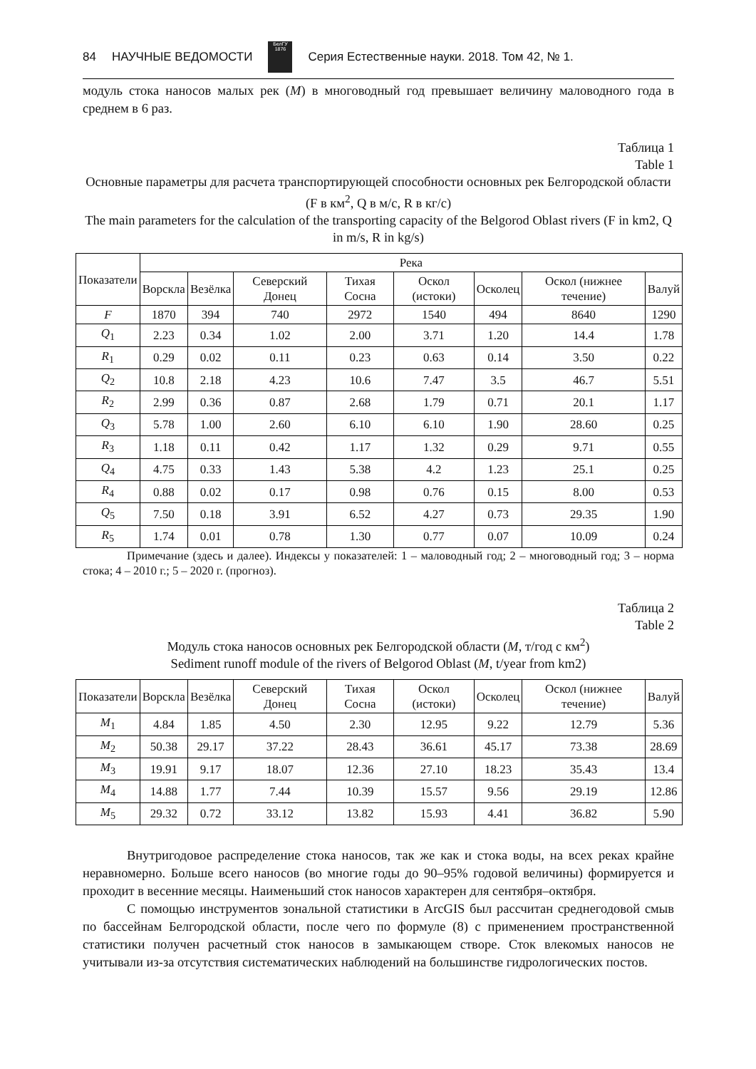84 НАУЧНЫЕ ВЕДОМОСТИ
БелГУ
1876
Серия Естественные науки. 2018. Том 42, № 1.
модуль стока наносов малых рек (M) в многоводный год превышает величину маловодного года в среднем в 6 раз.
Таблица 1
Table 1
Основные параметры для расчета транспортирующей способности основных рек Белгородской области (F в км<sup>2</sup>, Q в м/с, R в кг/с)
The main parameters for the calculation of the transporting capacity of the Belgorod Oblast rivers (F in km2, Q in m/s, R in kg/s)
| Показатели | Река | | | | | | | |
| --- | --- | --- | --- | --- | --- | --- | --- | --- |
| | Ворскла | Везёлка | Северский Донец | Тихая Сосна | Оскол (истоки) | Осколец | Оскол (нижнее течение) | Валуй |
| F | 1870 | 394 | 740 | 2972 | 1540 | 494 | 8640 | 1290 |
| Q<sub>1</sub> | 2.23 | 0.34 | 1.02 | 2.00 | 3.71 | 1.20 | 14.4 | 1.78 |
| R<sub>1</sub> | 0.29 | 0.02 | 0.11 | 0.23 | 0.63 | 0.14 | 3.50 | 0.22 |
| Q<sub>2</sub> | 10.8 | 2.18 | 4.23 | 10.6 | 7.47 | 3.5 | 46.7 | 5.51 |
| R<sub>2</sub> | 2.99 | 0.36 | 0.87 | 2.68 | 1.79 | 0.71 | 20.1 | 1.17 |
| Q<sub>3</sub> | 5.78 | 1.00 | 2.60 | 6.10 | 6.10 | 1.90 | 28.60 | 0.25 |
| R<sub>3</sub> | 1.18 | 0.11 | 0.42 | 1.17 | 1.32 | 0.29 | 9.71 | 0.55 |
| Q<sub>4</sub> | 4.75 | 0.33 | 1.43 | 5.38 | 4.2 | 1.23 | 25.1 | 0.25 |
| R<sub>4</sub> | 0.88 | 0.02 | 0.17 | 0.98 | 0.76 | 0.15 | 8.00 | 0.53 |
| Q<sub>5</sub> | 7.50 | 0.18 | 3.91 | 6.52 | 4.27 | 0.73 | 29.35 | 1.90 |
| R<sub>5</sub> | 1.74 | 0.01 | 0.78 | 1.30 | 0.77 | 0.07 | 10.09 | 0.24 |
Примечание (здесь и далее). Индексы у показателей: 1 – маловодный год; 2 – многоводный год; 3 – норма стока; 4 – 2010 г.; 5 – 2020 г. (прогноз).
Таблица 2
Table 2
Модуль стока наносов основных рек Белгородской области (M, т/год с км<sup>2</sup>)
Sediment runoff module of the rivers of Belgorod Oblast (M, t/year from km2)
| Показатели | Ворскла | Везёлка | Северский Донец | Тихая Сосна | Оскол (истоки) | Осколец | Оскол (нижнее течение) | Валуй |
| --- | --- | --- | --- | --- | --- | --- | --- | --- |
| M<sub>1</sub> | 4.84 | 1.85 | 4.50 | 2.30 | 12.95 | 9.22 | 12.79 | 5.36 |
| M<sub>2</sub> | 50.38 | 29.17 | 37.22 | 28.43 | 36.61 | 45.17 | 73.38 | 28.69 |
| M<sub>3</sub> | 19.91 | 9.17 | 18.07 | 12.36 | 27.10 | 18.23 | 35.43 | 13.4 |
| M<sub>4</sub> | 14.88 | 1.77 | 7.44 | 10.39 | 15.57 | 9.56 | 29.19 | 12.86 |
| M<sub>5</sub> | 29.32 | 0.72 | 33.12 | 13.82 | 15.93 | 4.41 | 36.82 | 5.90 |
Внутригодовое распределение стока наносов, так же как и стока воды, на всех реках крайне неравномерно. Больше всего наносов (во многие годы до 90–95% годовой величины) формируется и проходит в весенние месяцы. Наименьший сток наносов характерен для сентября–октября.
С помощью инструментов зональной статистики в ArcGIS был рассчитан среднегодовой смыв по бассейнам Белгородской области, после чего по формуле (8) с применением пространственной статистики получен расчетный сток наносов в замыкающем створе. Сток влекомых наносов не учитывали из-за отсутствия систематических наблюдений на большинстве гидрологических постов.